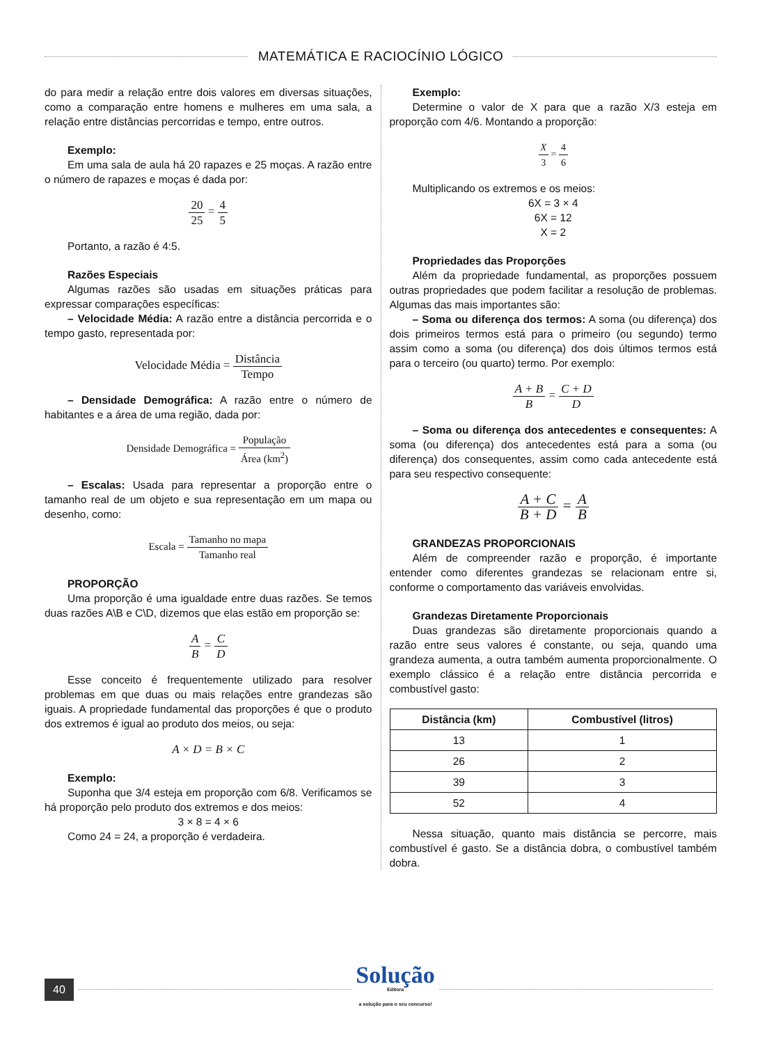MATEMÁTICA E RACIOCÍNIO LÓGICO
do para medir a relação entre dois valores em diversas situações, como a comparação entre homens e mulheres em uma sala, a relação entre distâncias percorridas e tempo, entre outros.
Exemplo:
Em uma sala de aula há 20 rapazes e 25 moças. A razão entre o número de rapazes e moças é dada por:
20 25 = 4 5
Portanto, a razão é 4:5.
Razões Especiais
Algumas razões são usadas em situações práticas para expressar comparações específicas:
– Velocidade Média: A razão entre a distância percorrida e o tempo gasto, representada por:
Velocidade Média = Distância Tempo
– Densidade Demográfica: A razão entre o número de habitantes e a área de uma região, dada por:
Densidade Demográfica = População Área (km<sup>2</sup>)
– Escalas: Usada para representar a proporção entre o tamanho real de um objeto e sua representação em um mapa ou desenho, como:
Escala = Tamanho no mapa Tamanho real
PROPORÇÃO
Uma proporção é uma igualdade entre duas razões. Se temos duas razões A\B e C\D, dizemos que elas estão em proporção se:
A B = C D
Esse conceito é frequentemente utilizado para resolver problemas em que duas ou mais relações entre grandezas são iguais. A propriedade fundamental das proporções é que o produto dos extremos é igual ao produto dos meios, ou seja:
A × D = B × C
Exemplo:
Suponha que 3/4 esteja em proporção com 6/8. Verificamos se há proporção pelo produto dos extremos e dos meios:
3 × 8 = 4 × 6
Como 24 = 24, a proporção é verdadeira.
Exemplo:
Determine o valor de X para que a razão X/3 esteja em proporção com 4/6. Montando a proporção:
X 3 = 4 6
Multiplicando os extremos e os meios:
6X = 3 × 4
6X = 12
X = 2
Propriedades das Proporções
Além da propriedade fundamental, as proporções possuem outras propriedades que podem facilitar a resolução de problemas. Algumas das mais importantes são:
– Soma ou diferença dos termos: A soma (ou diferença) dos dois primeiros termos está para o primeiro (ou segundo) termo assim como a soma (ou diferença) dos dois últimos termos está para o terceiro (ou quarto) termo. Por exemplo:
A + B B = C + D D
– Soma ou diferença dos antecedentes e consequentes: A soma (ou diferença) dos antecedentes está para a soma (ou diferença) dos consequentes, assim como cada antecedente está para seu respectivo consequente:
A + C B + D = A B
GRANDEZAS PROPORCIONAIS
Além de compreender razão e proporção, é importante entender como diferentes grandezas se relacionam entre si, conforme o comportamento das variáveis envolvidas.
Grandezas Diretamente Proporcionais
Duas grandezas são diretamente proporcionais quando a razão entre seus valores é constante, ou seja, quando uma grandeza aumenta, a outra também aumenta proporcionalmente. O exemplo clássico é a relação entre distância percorrida e combustível gasto:
| Distância (km) | Combustível (litros) |
| --- | --- |
| 13 | 1 |
| 26 | 2 |
| 39 | 3 |
| 52 | 4 |
Nessa situação, quanto mais distância se percorre, mais combustível é gasto. Se a distância dobra, o combustível também dobra.
40
Solução
Editora
a solução para o seu concurso!